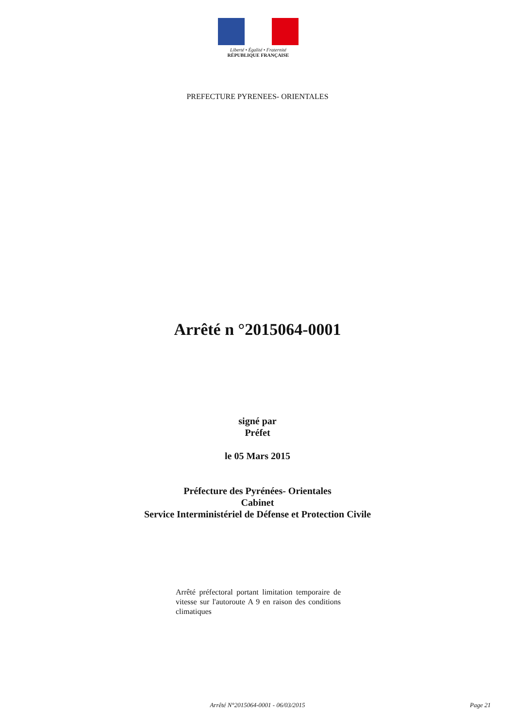Liberté • Égalité • Fraternité
RÉPUBLIQUE FRANÇAISE
PREFECTURE PYRENEES- ORIENTALES
Arrêté n °2015064-0001
signé par
Préfet
le 05 Mars 2015
Préfecture des Pyrénées- Orientales
Cabinet
Service Interministériel de Défense et Protection Civile
Arrêté préfectoral portant limitation temporaire de vitesse sur l'autoroute A 9 en raison des conditions climatiques
Arrêté N°2015064-0001 - 06/03/2015
Page 21